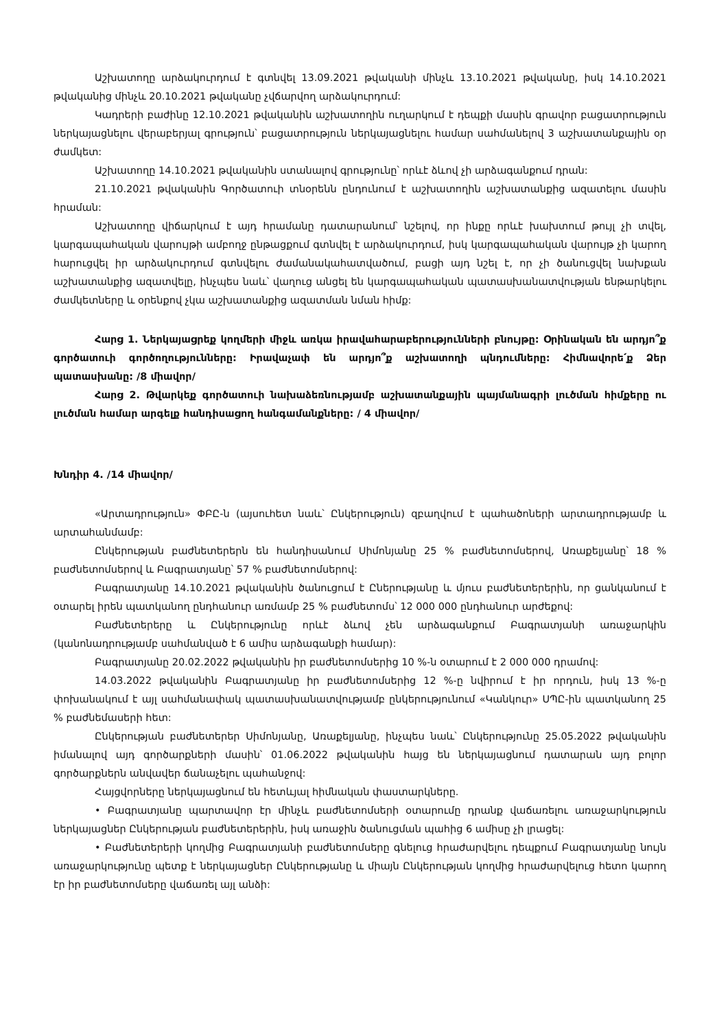Աշխատողը արձակուրդում է գտնվել 13.09.2021 թվականի մինչև 13.10.2021 թվականը, իսկ 14.10.2021 թվականից մինչև 20.10.2021 թվականը չվճարվող արձակուրդում:
Կադրերի բաժինը 12.10.2021 թվականին աշխատողին ուղարկում է դեպքի մասին գրավոր բացատրություն ներկայացնելու վերաբերյալ գրություն՝ բացատրություն ներկայացնելու համար սահմանելով 3 աշխատանքային օր ժամկետ:
Աշխատողը 14.10.2021 թվականին ստանալով գրությունը՝ որևէ ձևով չի արձագանքում դրան:
21.10.2021 թվականին Գործատուի տնօրենն ընդունում է աշխատողին աշխատանքից ազատելու մասին հրաման:
Աշխատողը վիճարկում է այդ հրամանը դատարանում՝ նշելով, որ ինքը որևէ խախտում թույլ չի տվել, կարգապահական վարույթի ամբողջ ընթացքում գտնվել է արձակուրդում, իսկ կարգապահական վարույթ չի կարող հարուցվել իր արձակուրդում գտնվելու ժամանակահատվածում, բացի այդ նշել է, որ չի ծանուցվել նախքան աշխատանքից ազատվելը, ինչպես նաև՝ վաղուց անցել են կարգապահական պատասխանատվության ենթարկելու ժամկետները և օրենքով չկա աշխատանքից ազատման նման հիմք:
Հարց 1. Ներկայացրեք կողմերի միջև առկա իրավահարաբերությունների բնույթը: Օրինական են արդյո՞ք գործատուի գործողությունները: Իրավաչափ են արդյո՞ք աշխատողի պնդումները: Հիմնավորե՛ք Ձեր պատասխանը: /8 միավոր/
Հարց 2. Թվարկեք գործատուի նախաձեռնությամբ աշխատանքային պայմանագրի լուծման հիմքերը ու լուծման համար արգելք հանդիսացող հանգամանքները: / 4 միավոր/
Խնդիր 4. /14 միավոր/
«Արտադրություն» ՓԲԸ-ն (այսուհետ նաև՝ Ընկերություն) զբաղվում է պահածոների արտադրությամբ և արտահանմամբ:
Ընկերության բաժնետերերն են հանդիսանում Սիմոնյանը 25 % բաժնետոմսերով, Առաքելյանը՝ 18 % բաժնետոմսերով և Բագրատյանը՝ 57 % բաժնետոմսերով:
Բագրատյանը 14.10.2021 թվականին ծանուցում է Ըներությանը և մյուս բաժնետերերին, որ ցանկանում է օտարել իրեն պատկանող ընդհանուր առմամբ 25 % բաժնետոմս՝ 12 000 000 ընդհանուր արժեքով:
Բաժնետերերը և Ընկերությունը որևէ ձևով չեն արձագանքում Բագրատյանի առաջարկին (կանոնադրությամբ սահմանված է 6 ամիս արձագանքի համար):
Բագրատյանը 20.02.2022 թվականին իր բաժնետոմսերից 10 %-ն օտարում է 2 000 000 դրամով:
14.03.2022 թվականին Բագրատյանը իր բաժնետոմսերից 12 %-ը նվիրում է իր որդուն, իսկ 13 %-ը փոխանակում է այլ սահմանափակ պատասխանատվությամբ ընկերությունում «Կանկուր» ՍՊԸ-ին պատկանող 25 % բաժնեմասերի հետ:
Ընկերության բաժնետերեր Սիմոնյանը, Առաքելյանը, ինչպես նաև՝ Ընկերությունը 25.05.2022 թվականին իմանալով այդ գործարքների մասին՝ 01.06.2022 թվականին հայց են ներկայացնում դատարան այդ բոլոր գործարքներն անվավեր ճանաչելու պահանջով:
Հայցվորները ներկայացնում են հետևյալ հիմնական փաստարկները.
• Բագրատյանը պարտավոր էր մինչև բաժնետոմսերի օտարումը դրանք վաճառելու առաջարկություն ներկայացներ Ընկերության բաժնետերերին, իսկ առաջին ծանուցման պահից 6 ամիսը չի լրացել:
• Բաժնետերերի կողմից Բագրատյանի բաժնետոմսերը գնելուց հրաժարվելու դեպքում Բագրատյանը նույն առաջարկությունը պետք է ներկայացներ Ընկերությանը և միայն Ընկերության կողմից հրաժարվելուց հետո կարող էր իր բաժնետոմսերը վաճառել այլ անձի: